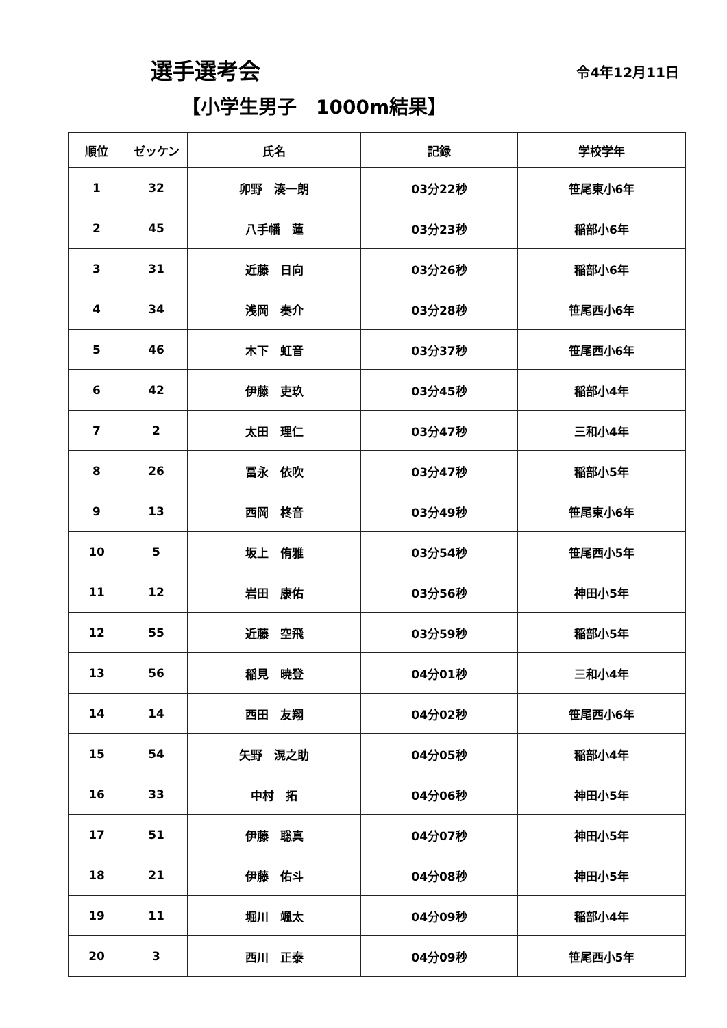選手選考会
令4年12月11日
【小学生男子　1000m結果】
| 順位 | ゼッケン | 氏名 | 記録 | 学校学年 |
| --- | --- | --- | --- | --- |
| 1 | 32 | 卯野 湊一朗 | 03分22秒 | 笹尾東小6年 |
| 2 | 45 | 八手幡 蓮 | 03分23秒 | 稲部小6年 |
| 3 | 31 | 近藤 日向 | 03分26秒 | 稲部小6年 |
| 4 | 34 | 浅岡 奏介 | 03分28秒 | 笹尾西小6年 |
| 5 | 46 | 木下 虹音 | 03分37秒 | 笹尾西小6年 |
| 6 | 42 | 伊藤 吏玖 | 03分45秒 | 稲部小4年 |
| 7 | 2 | 太田 理仁 | 03分47秒 | 三和小4年 |
| 8 | 26 | 冨永 依吹 | 03分47秒 | 稲部小5年 |
| 9 | 13 | 西岡 柊音 | 03分49秒 | 笹尾東小6年 |
| 10 | 5 | 坂上 侑雅 | 03分54秒 | 笹尾西小5年 |
| 11 | 12 | 岩田 康佑 | 03分56秒 | 神田小5年 |
| 12 | 55 | 近藤 空飛 | 03分59秒 | 稲部小5年 |
| 13 | 56 | 稲見 暁登 | 04分01秒 | 三和小4年 |
| 14 | 14 | 西田 友翔 | 04分02秒 | 笹尾西小6年 |
| 15 | 54 | 矢野 滉之助 | 04分05秒 | 稲部小4年 |
| 16 | 33 | 中村 拓 | 04分06秒 | 神田小5年 |
| 17 | 51 | 伊藤 聡真 | 04分07秒 | 神田小5年 |
| 18 | 21 | 伊藤 佑斗 | 04分08秒 | 神田小5年 |
| 19 | 11 | 堀川 颯太 | 04分09秒 | 稲部小4年 |
| 20 | 3 | 西川 正泰 | 04分09秒 | 笹尾西小5年 |